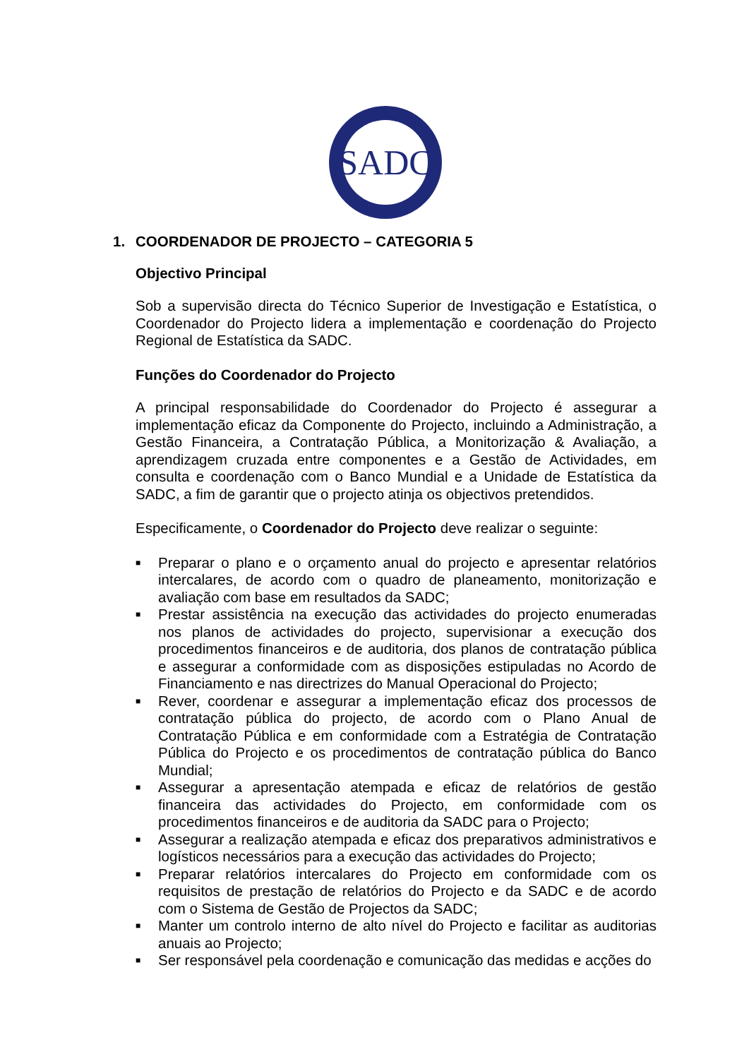SADC
1. COORDENADOR DE PROJECTO – CATEGORIA 5
Objectivo Principal
Sob a supervisão directa do Técnico Superior de Investigação e Estatística, o Coordenador do Projecto lidera a implementação e coordenação do Projecto Regional de Estatística da SADC.
Funções do Coordenador do Projecto
A principal responsabilidade do Coordenador do Projecto é assegurar a implementação eficaz da Componente do Projecto, incluindo a Administração, a Gestão Financeira, a Contratação Pública, a Monitorização & Avaliação, a aprendizagem cruzada entre componentes e a Gestão de Actividades, em consulta e coordenação com o Banco Mundial e a Unidade de Estatística da SADC, a fim de garantir que o projecto atinja os objectivos pretendidos.
Especificamente, o Coordenador do Projecto deve realizar o seguinte:
■ Preparar o plano e o orçamento anual do projecto e apresentar relatórios intercalares, de acordo com o quadro de planeamento, monitorização e avaliação com base em resultados da SADC;
■ Prestar assistência na execução das actividades do projecto enumeradas nos planos de actividades do projecto, supervisionar a execução dos procedimentos financeiros e de auditoria, dos planos de contratação pública e assegurar a conformidade com as disposições estipuladas no Acordo de Financiamento e nas directrizes do Manual Operacional do Projecto;
■ Rever, coordenar e assegurar a implementação eficaz dos processos de contratação pública do projecto, de acordo com o Plano Anual de Contratação Pública e em conformidade com a Estratégia de Contratação Pública do Projecto e os procedimentos de contratação pública do Banco Mundial;
■ Assegurar a apresentação atempada e eficaz de relatórios de gestão financeira das actividades do Projecto, em conformidade com os procedimentos financeiros e de auditoria da SADC para o Projecto;
■ Assegurar a realização atempada e eficaz dos preparativos administrativos e logísticos necessários para a execução das actividades do Projecto;
■ Preparar relatórios intercalares do Projecto em conformidade com os requisitos de prestação de relatórios do Projecto e da SADC e de acordo com o Sistema de Gestão de Projectos da SADC;
■ Manter um controlo interno de alto nível do Projecto e facilitar as auditorias anuais ao Projecto;
■ Ser responsável pela coordenação e comunicação das medidas e acções do